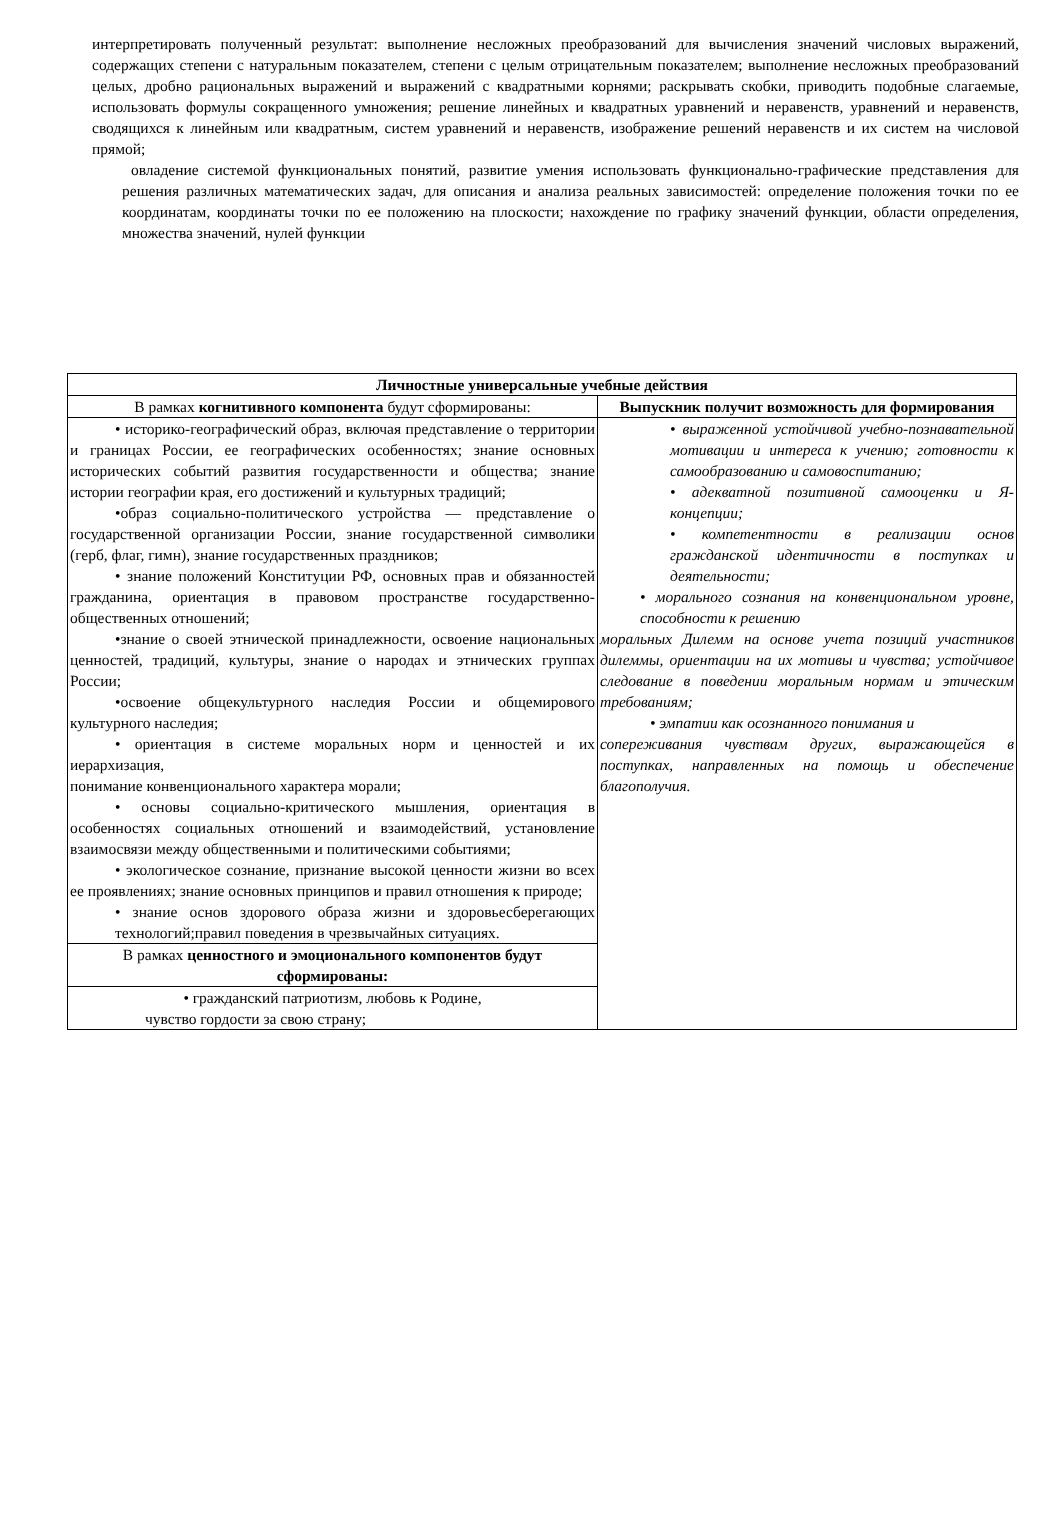интерпретировать полученный результат: выполнение несложных преобразований для вычисления значений числовых выражений, содержащих степени с натуральным показателем, степени с целым отрицательным показателем; выполнение несложных преобразований целых, дробно рациональных выражений и выражений с квадратными корнями; раскрывать скобки, приводить подобные слагаемые, использовать формулы сокращенного умножения; решение линейных и квадратных уравнений и неравенств, уравнений и неравенств, сводящихся к линейным или квадратным, систем уравнений и неравенств, изображение решений неравенств и их систем на числовой прямой;
овладение системой функциональных понятий, развитие умения использовать функционально-графические представления для решения различных математических задач, для описания и анализа реальных зависимостей: определение положения точки по ее координатам, координаты точки по ее положению на плоскости; нахождение по графику значений функции, области определения, множества значений, нулей функции
| Личностные универсальные учебные действия | |
| --- | --- |
| В рамках когнитивного компонента будут сформированы: | Выпускник получит возможность для формирования |
| • историко-географический образ, включая представление о территории и границах России, ее географических особенностях; знание основных исторических событий развития государственности и общества; знание истории географии края, его достижений и культурных традиций; •образ социально-политического устройства — представление о государственной организации России, знание государственной символики (герб, флаг, гимн), знание государственных праздников; • знание положений Конституции РФ, основных прав и обязанностей гражданина, ориентация в правовом пространстве государственно-общественных отношений; •знание о своей этнической принадлежности, освоение национальных ценностей, традиций, культуры, знание о народах и этнических группах России; •освоение общекультурного наследия России и общемирового культурного наследия; • ориентация в системе моральных норм и ценностей и их иерархизация, понимание конвенционального характера морали; • основы социально-критического мышления, ориентация в особенностях социальных отношений и взаимодействий, установление взаимосвязи между общественными и политическими событиями; • экологическое сознание, признание высокой ценности жизни во всех ее проявлениях; знание основных принципов и правил отношения к природе; • знание основ здорового образа жизни и здоровьесберегающих технологий;правил поведения в чрезвычайных ситуациях. | • выраженной устойчивой учебно-познавательной мотивации и интереса к учению; готовности к самообразованию и самовоспитанию; • адекватной позитивной самооценки и Я-концепции; • компетентности в реализации основ гражданской идентичности в поступках и деятельности; • морального сознания на конвенциональном уровне, способности к решению моральных Дилемм на основе учета позиций участников дилеммы, ориентации на их мотивы и чувства; устойчивое следование в поведении моральным нормам и этическим требованиям; • эмпатии как осознанного понимания и сопереживания чувствам других, выражающейся в поступках, направленных на помощь и обеспечение благополучия. |
| В рамках ценностного и эмоционального компонентов будут сформированы: | |
| • гражданский патриотизм, любовь к Родине, чувство гордости за свою страну; | |